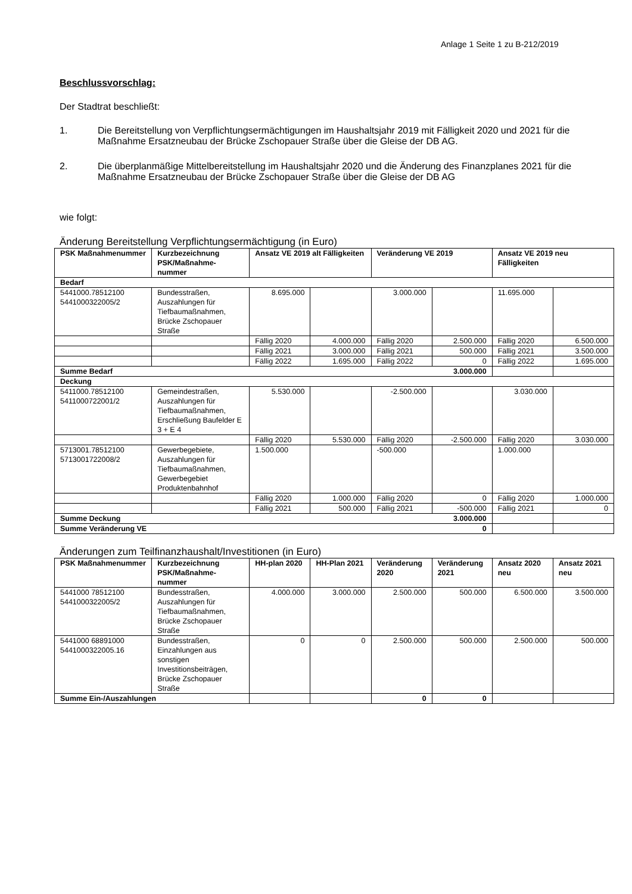Anlage 1 Seite 1 zu B-212/2019
Beschlussvorschlag:
Der Stadtrat beschließt:
1. Die Bereitstellung von Verpflichtungsermächtigungen im Haushaltsjahr 2019 mit Fälligkeit 2020 und 2021 für die Maßnahme Ersatzneubau der Brücke Zschopauer Straße über die Gleise der DB AG.
2. Die überplanmäßige Mittelbereitstellung im Haushaltsjahr 2020 und die Änderung des Finanzplanes 2021 für die Maßnahme Ersatzneubau der Brücke Zschopauer Straße über die Gleise der DB AG
wie folgt:
Änderung Bereitstellung Verpflichtungsermächtigung (in Euro)
| PSK Maßnahmenummer | Kurzbezeichnung PSK/Maßnahme-nummer | Ansatz VE 2019 alt Fälligkeiten | | Veränderung VE 2019 | | Ansatz VE 2019 neu Fälligkeiten | |
| --- | --- | --- | --- | --- | --- | --- | --- |
| Bedarf | | | | | | | |
| 5441000.78512100 5441000322005/2 | Bundesstraßen, Auszahlungen für Tiefbaumaßnahmen, Brücke Zschopauer Straße | 8.695.000 | | 3.000.000 | | 11.695.000 | |
| | | Fällig 2020 | 4.000.000 | Fällig 2020 | 2.500.000 | Fällig 2020 | 6.500.000 |
| | | Fällig 2021 | 3.000.000 | Fällig 2021 | 500.000 | Fällig 2021 | 3.500.000 |
| | | Fällig 2022 | 1.695.000 | Fällig 2022 | 0 | Fällig 2022 | 1.695.000 |
| Summe Bedarf 3.000.000 | | | | | | | |
| Deckung | | | | | | | |
| 5411000.78512100 5411000722001/2 | Gemeindestraßen, Auszahlungen für Tiefbaumaßnahmen, Erschließung Baufelder E 3 + E 4 | 5.530.000 | | -2.500.000 | | 3.030.000 | |
| | | Fällig 2020 | 5.530.000 | Fällig 2020 | -2.500.000 | Fällig 2020 | 3.030.000 |
| 5713001.78512100 5713001722008/2 | Gewerbegebiete, Auszahlungen für Tiefbaumaßnahmen, Gewerbegebiet Produktenbahnhof | 1.500.000 | | -500.000 | | 1.000.000 | |
| | | Fällig 2020 | 1.000.000 | Fällig 2020 | 0 | Fällig 2020 | 1.000.000 |
| | | Fällig 2021 | 500.000 | Fällig 2021 | -500.000 | Fällig 2021 | 0 |
| Summe Deckung 3.000.000 | | | | | | | |
| Summe Veränderung VE 0 | | | | | | | |
Änderungen zum Teilfinanzhaushalt/Investitionen (in Euro)
| PSK Maßnahmenummer | Kurzbezeichnung PSK/Maßnahme-nummer | HH-plan 2020 | HH-Plan 2021 | Veränderung 2020 | Veränderung 2021 | Ansatz 2020 neu | Ansatz 2021 neu |
| --- | --- | --- | --- | --- | --- | --- | --- |
| 5441000 78512100 5441000322005/2 | Bundesstraßen, Auszahlungen für Tiefbaumaßnahmen, Brücke Zschopauer Straße | 4.000.000 | 3.000.000 | 2.500.000 | 500.000 | 6.500.000 | 3.500.000 |
| 5441000 68891000 5441000322005.16 | Bundesstraßen, Einzahlungen aus sonstigen Investitionsbeiträgen, Brücke Zschopauer Straße | 0 | 0 | 2.500.000 | 500.000 | 2.500.000 | 500.000 |
| Summe Ein-/Auszahlungen | | | | 0 | 0 | | |